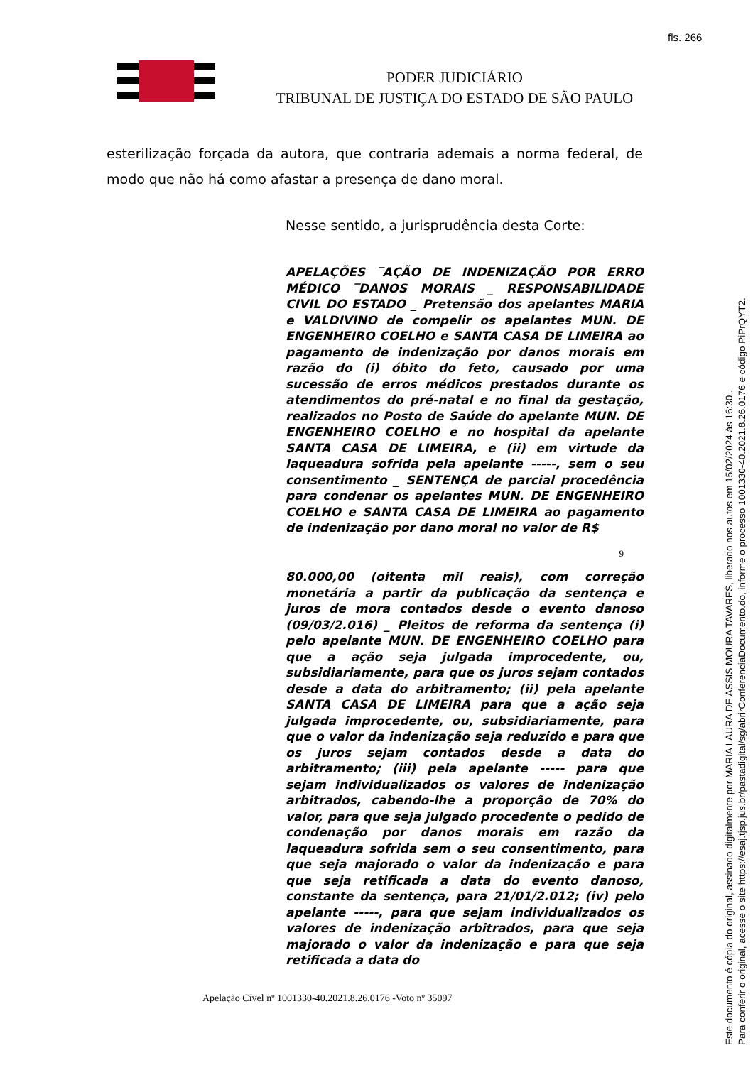fls. 266
PODER JUDICIÁRIO
TRIBUNAL DE JUSTIÇA DO ESTADO DE SÃO PAULO
esterilização forçada da autora, que contraria ademais a norma federal, de modo que não há como afastar a presença de dano moral.
Nesse sentido, a jurisprudência desta Corte:
APELAÇÕES ‾AÇÃO DE INDENIZAÇÃO POR ERRO MÉDICO ‾DANOS MORAIS _ RESPONSABILIDADE CIVIL DO ESTADO _ Pretensão dos apelantes MARIA e VALDIVINO de compelir os apelantes MUN. DE ENGENHEIRO COELHO e SANTA CASA DE LIMEIRA ao pagamento de indenização por danos morais em razão do (i) óbito do feto, causado por uma sucessão de erros médicos prestados durante os atendimentos do pré-natal e no final da gestação, realizados no Posto de Saúde do apelante MUN. DE ENGENHEIRO COELHO e no hospital da apelante SANTA CASA DE LIMEIRA, e (ii) em virtude da laqueadura sofrida pela apelante -----, sem o seu consentimento _ SENTENÇA de parcial procedência para condenar os apelantes MUN. DE ENGENHEIRO COELHO e SANTA CASA DE LIMEIRA ao pagamento de indenização por dano moral no valor de R$
9
80.000,00 (oitenta mil reais), com correção monetária a partir da publicação da sentença e juros de mora contados desde o evento danoso (09/03/2.016) _ Pleitos de reforma da sentença (i) pelo apelante MUN. DE ENGENHEIRO COELHO para que a ação seja julgada improcedente, ou, subsidiariamente, para que os juros sejam contados desde a data do arbitramento; (ii) pela apelante SANTA CASA DE LIMEIRA para que a ação seja julgada improcedente, ou, subsidiariamente, para que o valor da indenização seja reduzido e para que os juros sejam contados desde a data do arbitramento; (iii) pela apelante ----- para que sejam individualizados os valores de indenização arbitrados, cabendo-lhe a proporção de 70% do valor, para que seja julgado procedente o pedido de condenação por danos morais em razão da laqueadura sofrida sem o seu consentimento, para que seja majorado o valor da indenização e para que seja retificada a data do evento danoso, constante da sentença, para 21/01/2.012; (iv) pelo apelante -----, para que sejam individualizados os valores de indenização arbitrados, para que seja majorado o valor da indenização e para que seja retificada a data do
Apelação Cível nº 1001330-40.2021.8.26.0176 -Voto nº 35097
Este documento é cópia do original, assinado digitalmente por MARIA LAURA DE ASSIS MOURA TAVARES, liberado nos autos em 15/02/2024 às 16:30 .
Para conferir o original, acesse o site https://esaj.tjsp.jus.br/pastadigital/sg/abrirConferenciaDocumento.do, informe o processo 1001330-40.2021.8.26.0176 e código PiPrQYT2.